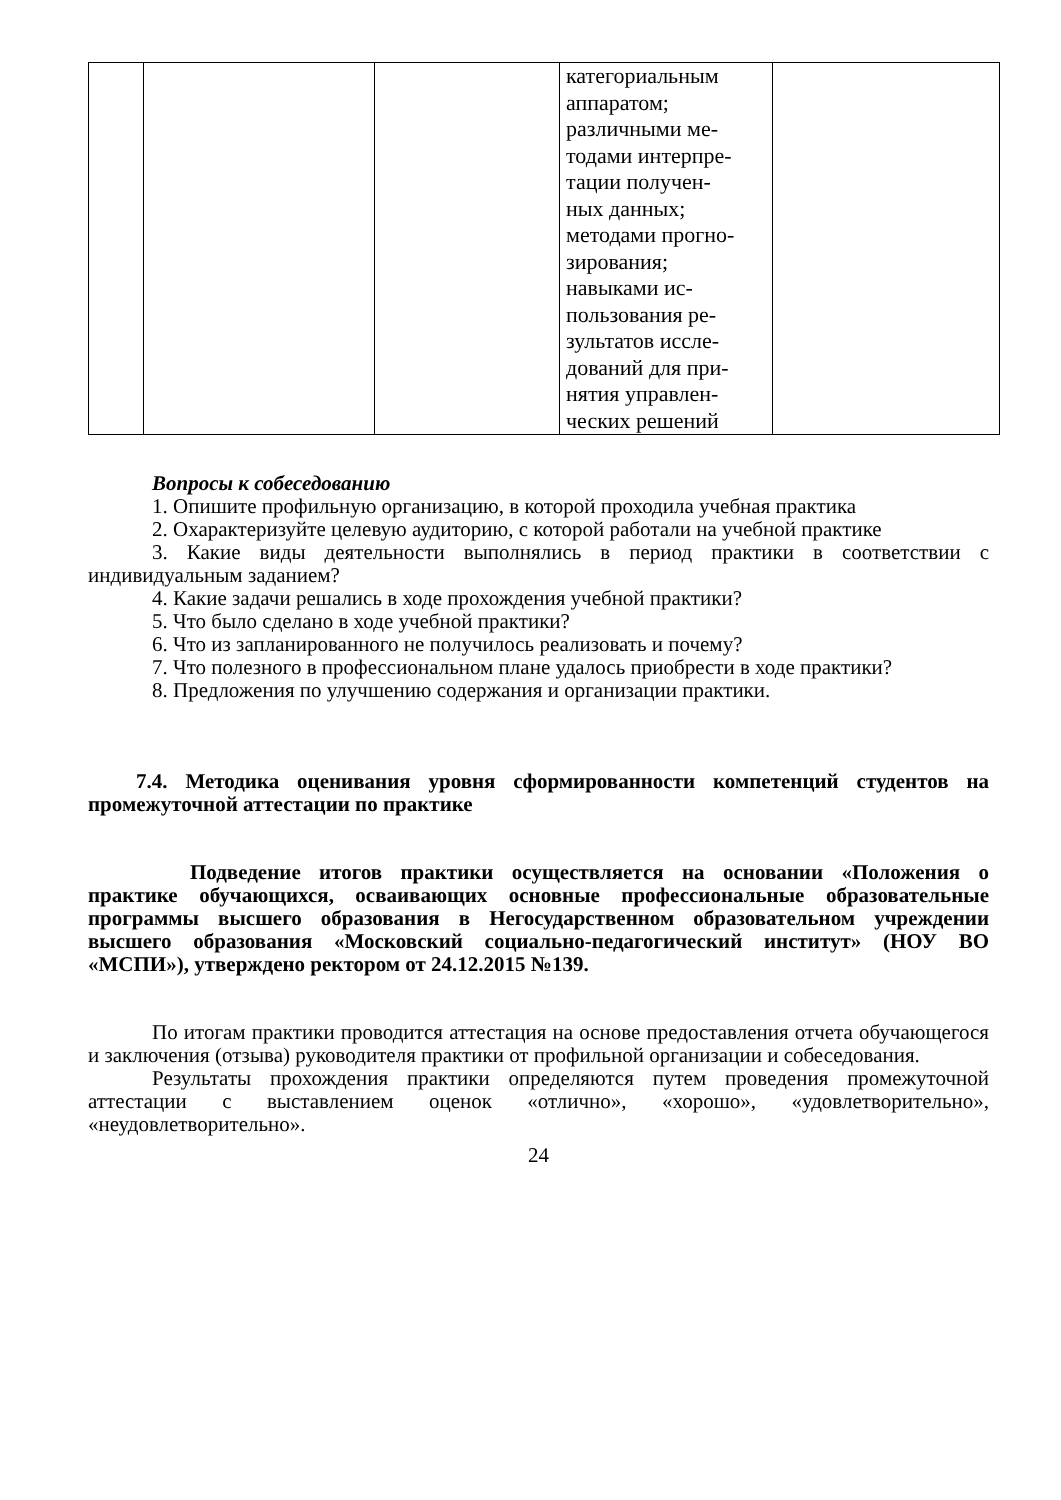| | | | категориальным аппаратом; различными ме- тодами интерпре- тации получен- ных данных; методами прогно- зирования; навыками ис- пользования ре- зультатов иссле- дований для при- нятия управлен- ческих решений | |
Вопросы к собеседованию
1. Опишите профильную организацию, в которой проходила учебная практика
2. Охарактеризуйте целевую аудиторию, с которой работали на учебной практике
3. Какие виды деятельности выполнялись в период практики в соответствии с индивидуальным заданием?
4. Какие задачи решались в ходе прохождения учебной практики?
5. Что было сделано в ходе учебной практики?
6. Что из запланированного не получилось реализовать и почему?
7. Что полезного в профессиональном плане удалось приобрести в ходе практики?
8. Предложения по улучшению содержания и организации практики.
7.4. Методика оценивания уровня сформированности компетенций студентов на промежуточной аттестации по практике
Подведение итогов практики осуществляется на основании «Положения о практике обучающихся, осваивающих основные профессиональные образовательные программы высшего образования в Негосударственном образовательном учреждении высшего образования «Московский социально-педагогический институт» (НОУ ВО «МСПИ»), утверждено ректором от 24.12.2015 №139.
По итогам практики проводится аттестация на основе предоставления отчета обучающегося и заключения (отзыва) руководителя практики от профильной организации и собеседования.
Результаты прохождения практики определяются путем проведения промежуточной аттестации с выставлением оценок «отлично», «хорошо», «удовлетворительно», «неудовлетворительно».
24